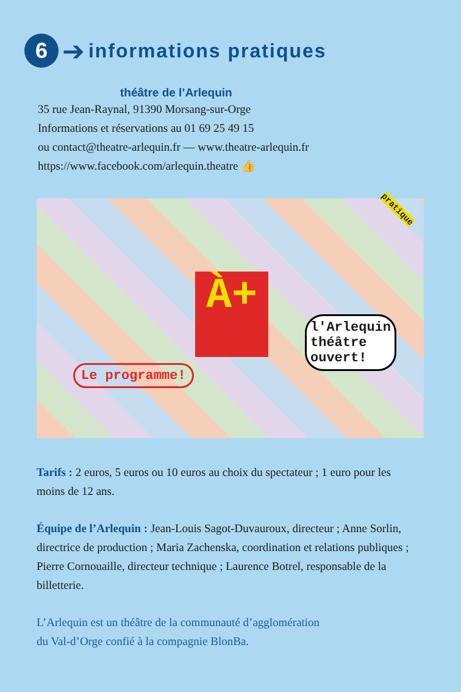6
➔
informations pratiques
théâtre de l’Arlequin
35 rue Jean-Raynal, 91390 Morsang-sur-Orge
Informations et réservations au 01 69 25 49 15
ou contact@theatre-arlequin.fr — www.theatre-arlequin.fr
https://www.facebook.com/arlequin.theatre 👍
À+
Le programme!
l'Arlequin
théâtre
ouvert!
pratique
Tarifs : 2 euros, 5 euros ou 10 euros au choix du spectateur ; 1 euro pour les moins de 12 ans.
Équipe de l’Arlequin : Jean-Louis Sagot-Duvauroux, directeur ; Anne Sorlin, directrice de production ; Maria Zachenska, coordination et relations publiques ; Pierre Cornouaille, directeur technique ; Laurence Botrel, responsable de la billetterie.
L’Arlequin est un théâtre de la communauté d’agglomération
du Val-d’Orge confié à la compagnie BlonBa.